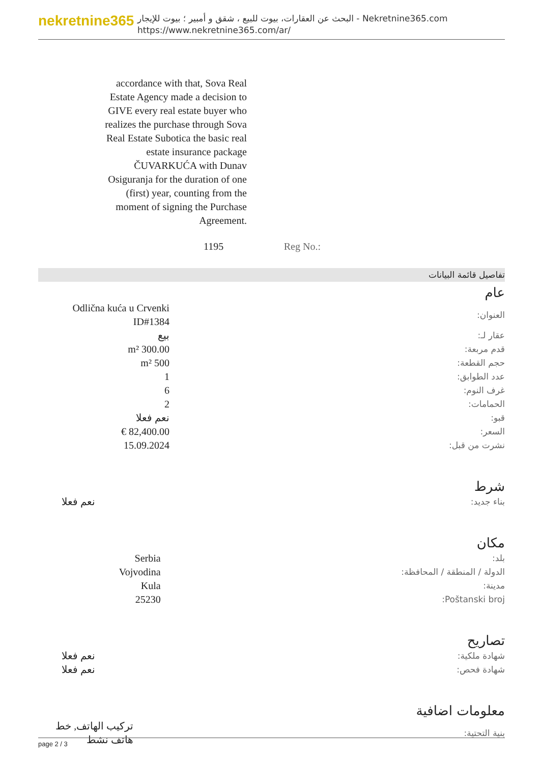nekretnine365
البحث عن العقارات، بيوت للبيع ، شقق و أمبير ؛ بيوت للإيجار - Nekretnine365.com
https://www.nekretnine365.com/ar/
accordance with that, Sova Real Estate Agency made a decision to GIVE every real estate buyer who realizes the purchase through Sova Real Estate Subotica the basic real estate insurance package ČUVARKUĆA with Dunav Osiguranja for the duration of one (first) year, counting from the moment of signing the Purchase Agreement.
1195 Reg No.:
تفاصيل قائمة البيانات
عام
| العنوان: | Odlična kuća u Crvenki ID#1384 |
| عقار لـ: | بيع |
| قدم مربعة: | 300.00 m² |
| حجم القطعة: | 500 m² |
| عدد الطوابق: | 1 |
| غرف النوم: | 6 |
| الحمامات: | 2 |
| قبو: | نعم فعلا |
| السعر: | 82,400.00 € |
| نشرت من قبل: | 15.09.2024 |
شرط
| بناء جديد: | نعم فعلا |
مكان
| بلد: | Serbia |
| الدولة / المنطقة / المحافظة: | Vojvodina |
| مدينة: | Kula |
| Poštanski broj: | 25230 |
تصاريح
| شهادة ملكية: | نعم فعلا |
| شهادة فحص: | نعم فعلا |
معلومات اضافية
| بنية التحتية: | تركيب الهاتف, خط هاتف نشط |
page 2 / 3